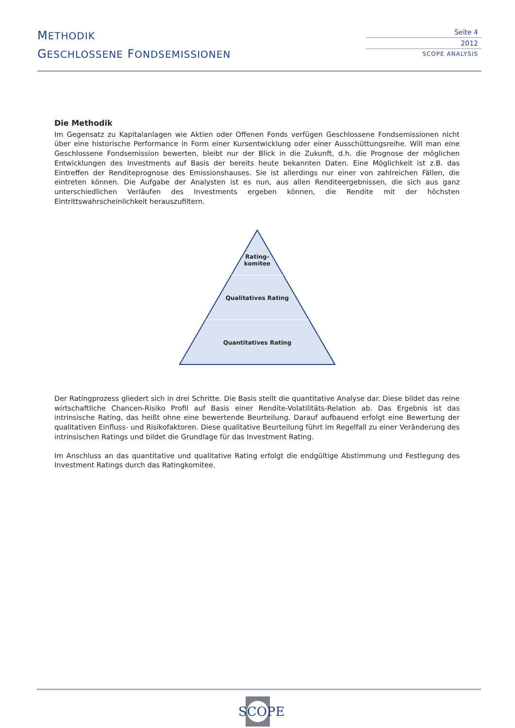METHODIK
GESCHLOSSENE FONDSEMISSIONEN
Seite 4
2012
SCOPE ANALYSIS
Die Methodik
Im Gegensatz zu Kapitalanlagen wie Aktien oder Offenen Fonds verfügen Geschlossene Fondsemissionen nicht über eine historische Performance in Form einer Kursentwicklung oder einer Ausschüttungsreihe. Will man eine Geschlossene Fondsemission bewerten, bleibt nur der Blick in die Zukunft, d.h. die Prognose der möglichen Entwicklungen des Investments auf Basis der bereits heute bekannten Daten. Eine Möglichkeit ist z.B. das Eintreffen der Renditeprognose des Emissionshauses. Sie ist allerdings nur einer von zahlreichen Fällen, die eintreten können. Die Aufgabe der Analysten ist es nun, aus allen Renditeergebnissen, die sich aus ganz unterschiedlichen Verläufen des Investments ergeben können, die Rendite mit der höchsten Eintrittswahrscheinlichkeit herauszufiltern.
Rating-
komitee
Qualitatives Rating
Quantitatives Rating
Der Ratingprozess gliedert sich in drei Schritte. Die Basis stellt die quantitative Analyse dar. Diese bildet das reine wirtschaftliche Chancen-Risiko Profil auf Basis einer Rendite-Volatilitäts-Relation ab. Das Ergebnis ist das intrinsische Rating, das heißt ohne eine bewertende Beurteilung. Darauf aufbauend erfolgt eine Bewertung der qualitativen Einfluss- und Risikofaktoren. Diese qualitative Beurteilung führt im Regelfall zu einer Veränderung des intrinsischen Ratings und bildet die Grundlage für das Investment Rating.
Im Anschluss an das quantitative und qualitative Rating erfolgt die endgültige Abstimmung und Festlegung des Investment Ratings durch das Ratingkomitee.
SCOPE